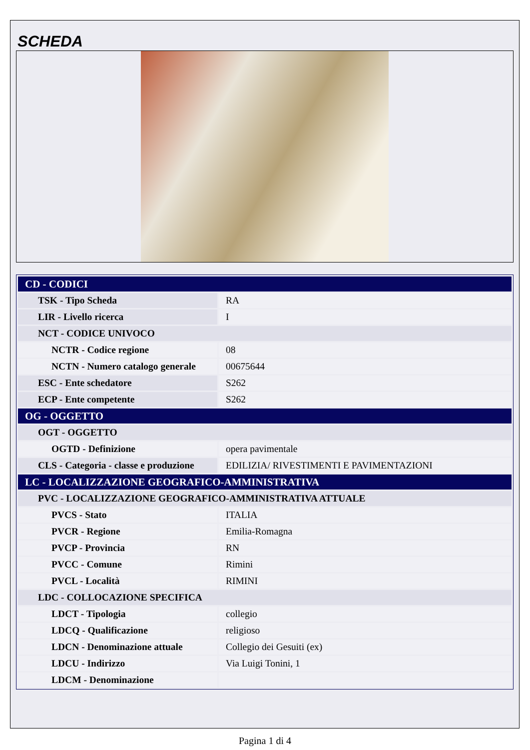SCHEDA
| CD - CODICI | |
| TSK - Tipo Scheda | RA |
| LIR - Livello ricerca | I |
| NCT - CODICE UNIVOCO | |
| NCTR - Codice regione | 08 |
| NCTN - Numero catalogo generale | 00675644 |
| ESC - Ente schedatore | S262 |
| ECP - Ente competente | S262 |
| OG - OGGETTO | |
| OGT - OGGETTO | |
| OGTD - Definizione | opera pavimentale |
| CLS - Categoria - classe e produzione | EDILIZIA/ RIVESTIMENTI E PAVIMENTAZIONI |
| LC - LOCALIZZAZIONE GEOGRAFICO-AMMINISTRATIVA | |
| PVC - LOCALIZZAZIONE GEOGRAFICO-AMMINISTRATIVA ATTUALE | |
| PVCS - Stato | ITALIA |
| PVCR - Regione | Emilia-Romagna |
| PVCP - Provincia | RN |
| PVCC - Comune | Rimini |
| PVCL - Località | RIMINI |
| LDC - COLLOCAZIONE SPECIFICA | |
| LDCT - Tipologia | collegio |
| LDCQ - Qualificazione | religioso |
| LDCN - Denominazione attuale | Collegio dei Gesuiti (ex) |
| LDCU - Indirizzo | Via Luigi Tonini, 1 |
| LDCM - Denominazione | |
Pagina 1 di 4